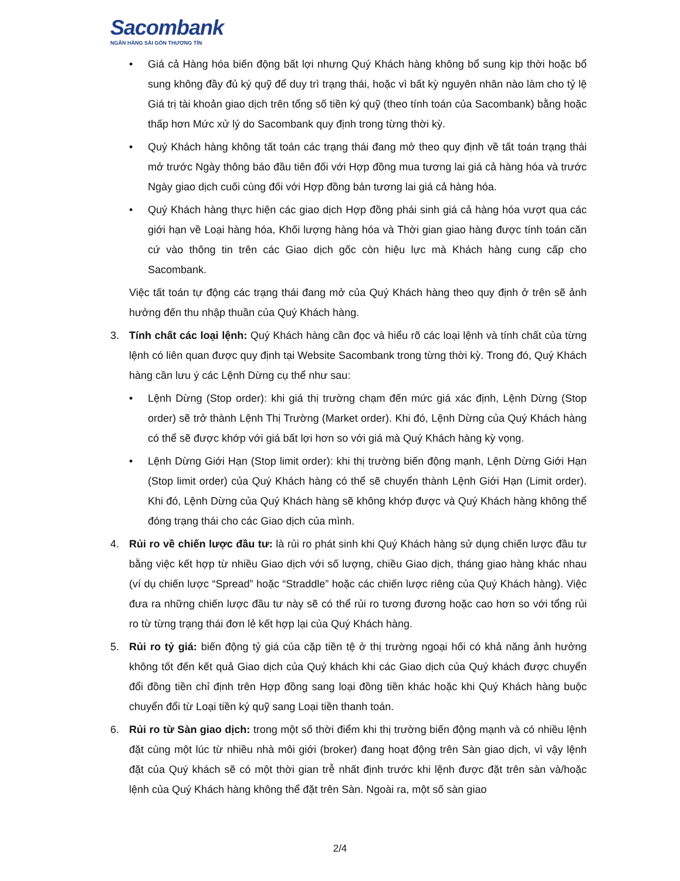Sacombank
NGÂN HÀNG SÀI GÒN THƯƠNG TÍN
• Giá cả Hàng hóa biến động bất lợi nhưng Quý Khách hàng không bổ sung kịp thời hoặc bổ sung không đầy đủ ký quỹ để duy trì trạng thái, hoặc vì bất kỳ nguyên nhân nào làm cho tỷ lệ Giá trị tài khoản giao dịch trên tổng số tiền ký quỹ (theo tính toán của Sacombank) bằng hoặc thấp hơn Mức xử lý do Sacombank quy định trong từng thời kỳ.
• Quý Khách hàng không tất toán các trạng thái đang mở theo quy định về tất toán trạng thái mở trước Ngày thông báo đầu tiên đối với Hợp đồng mua tương lai giá cả hàng hóa và trước Ngày giao dịch cuối cùng đối với Hợp đồng bán tương lai giá cả hàng hóa.
• Quý Khách hàng thực hiện các giao dịch Hợp đồng phái sinh giá cả hàng hóa vượt qua các giới hạn về Loại hàng hóa, Khối lượng hàng hóa và Thời gian giao hàng được tính toán căn cứ vào thông tin trên các Giao dịch gốc còn hiệu lực mà Khách hàng cung cấp cho Sacombank.
Việc tất toán tự động các trạng thái đang mở của Quý Khách hàng theo quy định ở trên sẽ ảnh hưởng đến thu nhập thuần của Quý Khách hàng.
3. Tính chất các loại lệnh: Quý Khách hàng cần đọc và hiểu rõ các loại lệnh và tính chất của từng lệnh có liên quan được quy định tại Website Sacombank trong từng thời kỳ. Trong đó, Quý Khách hàng cần lưu ý các Lệnh Dừng cụ thể như sau:
• Lệnh Dừng (Stop order): khi giá thị trường chạm đến mức giá xác định, Lệnh Dừng (Stop order) sẽ trở thành Lệnh Thị Trường (Market order). Khi đó, Lệnh Dừng của Quý Khách hàng có thể sẽ được khớp với giá bất lợi hơn so với giá mà Quý Khách hàng kỳ vọng.
• Lệnh Dừng Giới Hạn (Stop limit order): khi thị trường biến động mạnh, Lệnh Dừng Giới Hạn (Stop limit order) của Quý Khách hàng có thể sẽ chuyển thành Lệnh Giới Hạn (Limit order). Khi đó, Lệnh Dừng của Quý Khách hàng sẽ không khớp được và Quý Khách hàng không thể đóng trạng thái cho các Giao dịch của mình.
4. Rủi ro về chiến lược đầu tư: là rủi ro phát sinh khi Quý Khách hàng sử dụng chiến lược đầu tư bằng việc kết hợp từ nhiều Giao dịch với số lượng, chiều Giao dịch, tháng giao hàng khác nhau (ví dụ chiến lược “Spread” hoặc “Straddle” hoặc các chiến lược riêng của Quý Khách hàng). Việc đưa ra những chiến lược đầu tư này sẽ có thể rủi ro tương đương hoặc cao hơn so với tổng rủi ro từ từng trạng thái đơn lẻ kết hợp lại của Quý Khách hàng.
5. Rủi ro tỷ giá: biến động tỷ giá của cặp tiền tệ ở thị trường ngoại hối có khả năng ảnh hưởng không tốt đến kết quả Giao dịch của Quý khách khi các Giao dịch của Quý khách được chuyển đổi đồng tiền chỉ định trên Hợp đồng sang loại đồng tiền khác hoặc khi Quý Khách hàng buộc chuyển đổi từ Loại tiền ký quỹ sang Loại tiền thanh toán.
6. Rủi ro từ Sàn giao dịch: trong một số thời điểm khi thị trường biến động mạnh và có nhiều lệnh đặt cùng một lúc từ nhiều nhà môi giới (broker) đang hoạt động trên Sàn giao dịch, vì vậy lệnh đặt của Quý khách sẽ có một thời gian trễ nhất định trước khi lệnh được đặt trên sàn và/hoặc lệnh của Quý Khách hàng không thể đặt trên Sàn. Ngoài ra, một số sàn giao
2/4